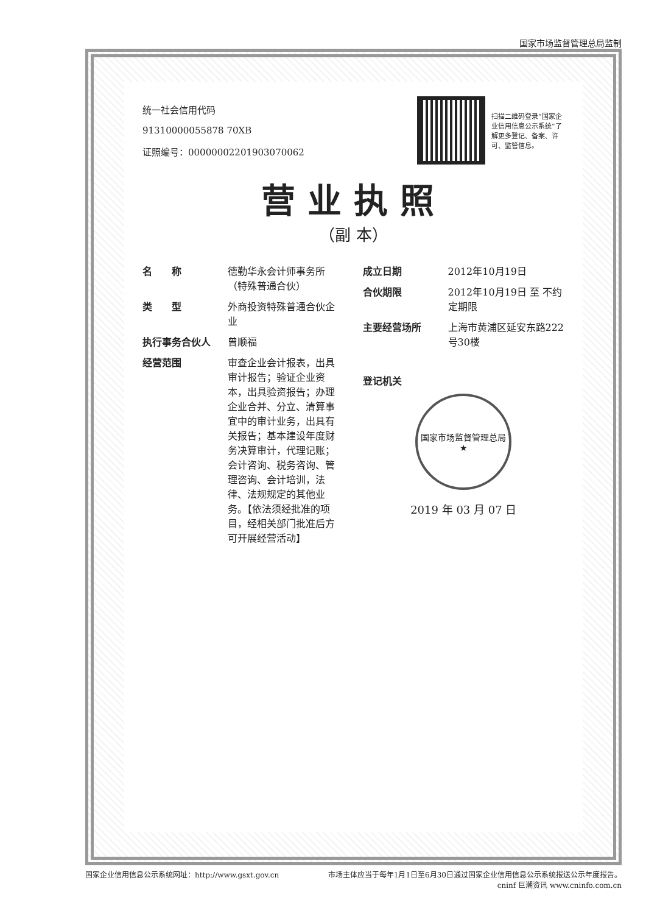国家市场监督管理总局监制
统一社会信用代码
91310000055878 70XB
证照编号：00000002201903070062
扫描二维码登录“国家企业信用信息公示系统”了解更多登记、备案、许可、监管信息。
营业执照
（副 本）
名　　称 德勤华永会计师事务所（特殊普通合伙）
类　　型 外商投资特殊普通合伙企业
执行事务合伙人 曾顺福
经营范围 审查企业会计报表，出具审计报告；验证企业资本，出具验资报告；办理企业合并、分立、清算事宜中的审计业务，出具有关报告；基本建设年度财务决算审计，代理记账；会计咨询、税务咨询、管理咨询、会计培训，法律、法规规定的其他业务。【依法须经批准的项目，经相关部门批准后方可开展经营活动】
成立日期 2012年10月19日
合伙期限 2012年10月19日 至 不约定期限
主要经营场所 上海市黄浦区延安东路222号30楼
登记机关
国家市场监督管理总局
★
2019 年 03 月 07 日
国家企业信用信息公示系统网址：http://www.gsxt.gov.cn 市场主体应当于每年1月1日至6月30日通过国家企业信用信息公示系统报送公示年度报告。
cninf 巨潮资讯 www.cninfo.com.cn